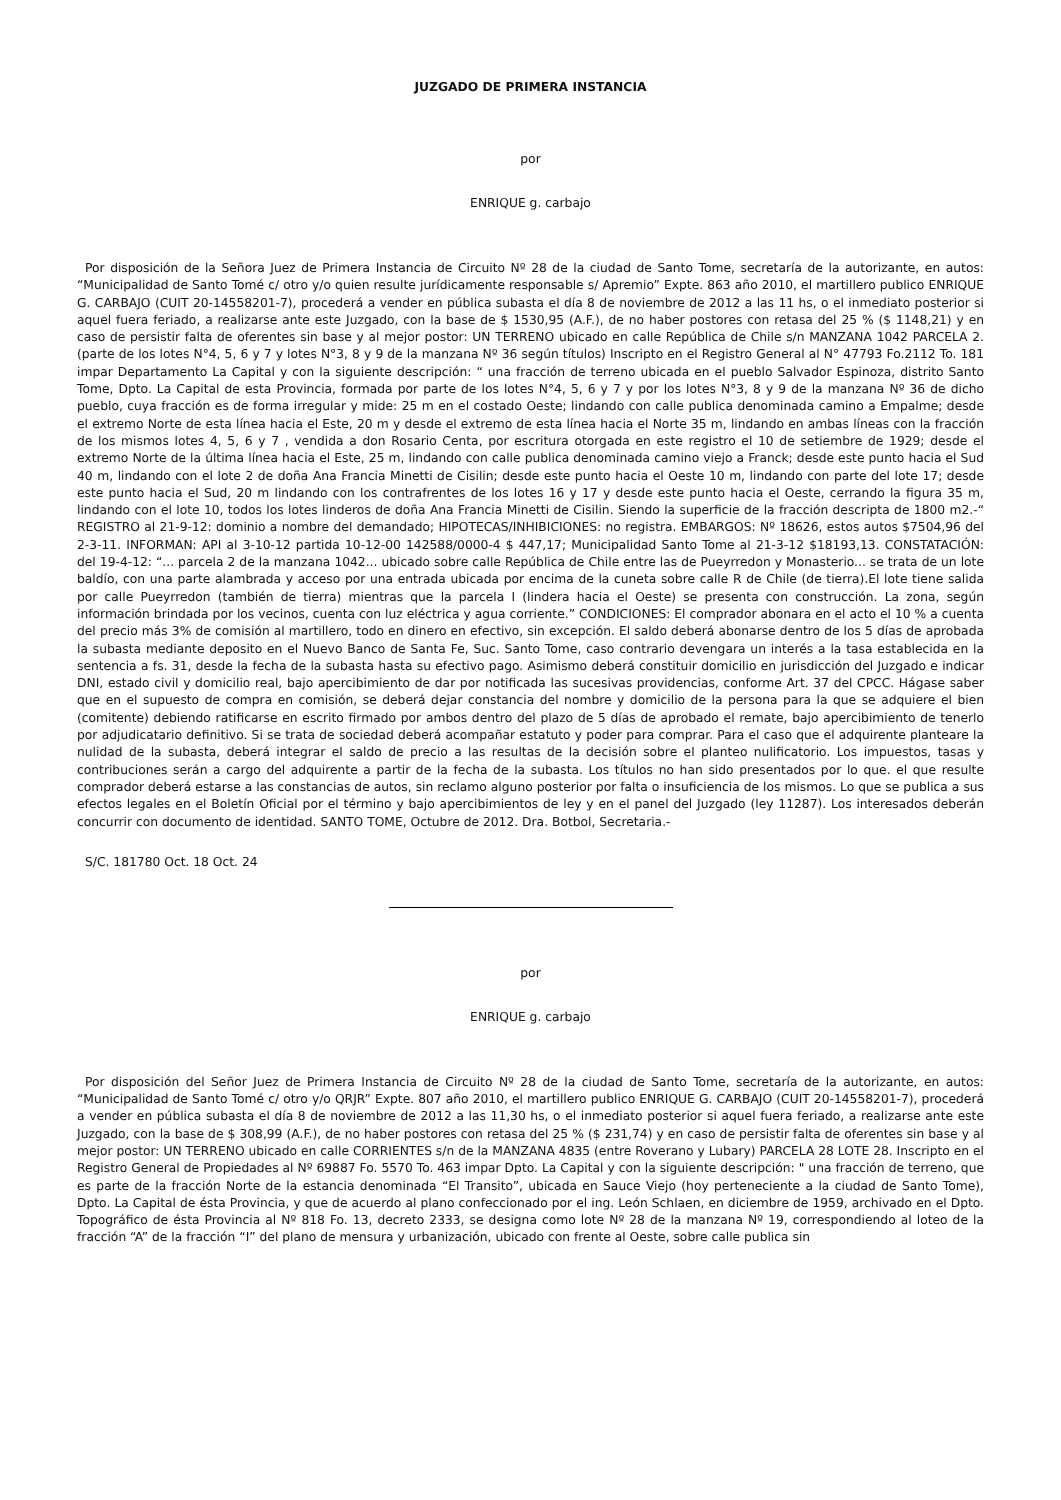JUZGADO DE PRIMERA INSTANCIA
por
ENRIQUE g. carbajo
Por disposición de la Señora Juez de Primera Instancia de Circuito Nº 28 de la ciudad de Santo Tome, secretaría de la autorizante, en autos: “Municipalidad de Santo Tomé c/ otro y/o quien resulte jurídicamente responsable s/ Apremio” Expte. 863 año 2010, el martillero publico ENRIQUE G. CARBAJO (CUIT 20-14558201-7), procederá a vender en pública subasta el día 8 de noviembre de 2012 a las 11 hs, o el inmediato posterior si aquel fuera feriado, a realizarse ante este Juzgado, con la base de $ 1530,95 (A.F.), de no haber postores con retasa del 25 % ($ 1148,21) y en caso de persistir falta de oferentes sin base y al mejor postor: UN TERRENO ubicado en calle República de Chile s/n MANZANA 1042 PARCELA 2. (parte de los lotes N°4, 5, 6 y 7 y lotes N°3, 8 y 9 de la manzana Nº 36 según títulos) Inscripto en el Registro General al N° 47793 Fo.2112 To. 181 impar Departamento La Capital y con la siguiente descripción: “ una fracción de terreno ubicada en el pueblo Salvador Espinoza, distrito Santo Tome, Dpto. La Capital de esta Provincia, formada por parte de los lotes N°4, 5, 6 y 7 y por los lotes N°3, 8 y 9 de la manzana Nº 36 de dicho pueblo, cuya fracción es de forma irregular y mide: 25 m en el costado Oeste; lindando con calle publica denominada camino a Empalme; desde el extremo Norte de esta línea hacia el Este, 20 m y desde el extremo de esta línea hacia el Norte 35 m, lindando en ambas líneas con la fracción de los mismos lotes 4, 5, 6 y 7 , vendida a don Rosario Centa, por escritura otorgada en este registro el 10 de setiembre de 1929; desde el extremo Norte de la última línea hacia el Este, 25 m, lindando con calle publica denominada camino viejo a Franck; desde este punto hacia el Sud 40 m, lindando con el lote 2 de doña Ana Francia Minetti de Cisilin; desde este punto hacia el Oeste 10 m, lindando con parte del lote 17; desde este punto hacia el Sud, 20 m lindando con los contrafrentes de los lotes 16 y 17 y desde este punto hacia el Oeste, cerrando la figura 35 m, lindando con el lote 10, todos los lotes linderos de doña Ana Francia Minetti de Cisilin. Siendo la superficie de la fracción descripta de 1800 m2.-“ REGISTRO al 21-9-12: dominio a nombre del demandado; HIPOTECAS/INHIBICIONES: no registra. EMBARGOS: Nº 18626, estos autos $7504,96 del 2-3-11. INFORMAN: API al 3-10-12 partida 10-12-00 142588/0000-4 $ 447,17; Municipalidad Santo Tome al 21-3-12 $18193,13. CONSTATACIÓN: del 19-4-12: “... parcela 2 de la manzana 1042... ubicado sobre calle República de Chile entre las de Pueyrredon y Monasterio... se trata de un lote baldío, con una parte alambrada y acceso por una entrada ubicada por encima de la cuneta sobre calle R de Chile (de tierra).El lote tiene salida por calle Pueyrredon (también de tierra) mientras que la parcela I (lindera hacia el Oeste) se presenta con construcción. La zona, según información brindada por los vecinos, cuenta con luz eléctrica y agua corriente.” CONDICIONES: El comprador abonara en el acto el 10 % a cuenta del precio más 3% de comisión al martillero, todo en dinero en efectivo, sin excepción. El saldo deberá abonarse dentro de los 5 días de aprobada la subasta mediante deposito en el Nuevo Banco de Santa Fe, Suc. Santo Tome, caso contrario devengara un interés a la tasa establecida en la sentencia a fs. 31, desde la fecha de la subasta hasta su efectivo pago. Asimismo deberá constituir domicilio en jurisdicción del Juzgado e indicar DNI, estado civil y domicilio real, bajo apercibimiento de dar por notificada las sucesivas providencias, conforme Art. 37 del CPCC. Hágase saber que en el supuesto de compra en comisión, se deberá dejar constancia del nombre y domicilio de la persona para la que se adquiere el bien (comitente) debiendo ratificarse en escrito firmado por ambos dentro del plazo de 5 días de aprobado el remate, bajo apercibimiento de tenerlo por adjudicatario definitivo. Si se trata de sociedad deberá acompañar estatuto y poder para comprar. Para el caso que el adquirente planteare la nulidad de la subasta, deberá integrar el saldo de precio a las resultas de la decisión sobre el planteo nulificatorio. Los impuestos, tasas y contribuciones serán a cargo del adquirente a partir de la fecha de la subasta. Los títulos no han sido presentados por lo que. el que resulte comprador deberá estarse a las constancias de autos, sin reclamo alguno posterior por falta o insuficiencia de los mismos. Lo que se publica a sus efectos legales en el Boletín Oficial por el término y bajo apercibimientos de ley y en el panel del Juzgado (ley 11287). Los interesados deberán concurrir con documento de identidad. SANTO TOME, Octubre de 2012. Dra. Botbol, Secretaria.-
S/C. 181780 Oct. 18 Oct. 24
por
ENRIQUE g. carbajo
Por disposición del Señor Juez de Primera Instancia de Circuito Nº 28 de la ciudad de Santo Tome, secretaría de la autorizante, en autos: “Municipalidad de Santo Tomé c/ otro y/o QRJR” Expte. 807 año 2010, el martillero publico ENRIQUE G. CARBAJO (CUIT 20-14558201-7), procederá a vender en pública subasta el día 8 de noviembre de 2012 a las 11,30 hs, o el inmediato posterior si aquel fuera feriado, a realizarse ante este Juzgado, con la base de $ 308,99 (A.F.), de no haber postores con retasa del 25 % ($ 231,74) y en caso de persistir falta de oferentes sin base y al mejor postor: UN TERRENO ubicado en calle CORRIENTES s/n de la MANZANA 4835 (entre Roverano y Lubary) PARCELA 28 LOTE 28. Inscripto en el Registro General de Propiedades al Nº 69887 Fo. 5570 To. 463 impar Dpto. La Capital y con la siguiente descripción: " una fracción de terreno, que es parte de la fracción Norte de la estancia denominada “El Transito”, ubicada en Sauce Viejo (hoy perteneciente a la ciudad de Santo Tome), Dpto. La Capital de ésta Provincia, y que de acuerdo al plano confeccionado por el ing. León Schlaen, en diciembre de 1959, archivado en el Dpto. Topográfico de ésta Provincia al Nº 818 Fo. 13, decreto 2333, se designa como lote Nº 28 de la manzana Nº 19, correspondiendo al loteo de la fracción “A” de la fracción “I” del plano de mensura y urbanización, ubicado con frente al Oeste, sobre calle publica sin